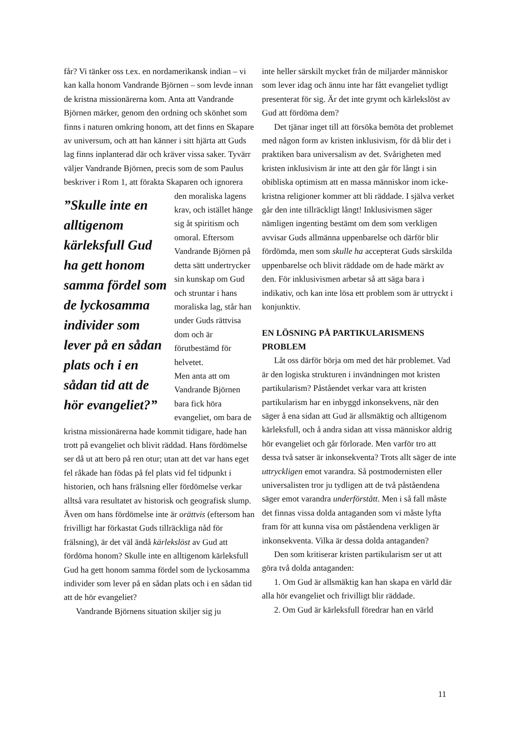får? Vi tänker oss t.ex. en nordamerikansk indian – vi kan kalla honom Vandrande Björnen – som levde innan de kristna missionärerna kom. Anta att Vandrande Björnen märker, genom den ordning och skönhet som finns i naturen omkring honom, att det finns en Skapare av universum, och att han känner i sitt hjärta att Guds lag finns inplanterad där och kräver vissa saker. Tyvärr väljer Vandrande Björnen, precis som de som Paulus beskriver i Rom 1, att förakta Skaparen ”Skulle inte en alltigenom kärleksfull Gud ha gett honom samma fördel som de lyckosamma individer som lever på en sådan plats och i en sådan tid att de hör evangeliet?” och ignorera den moraliska lagens krav, och istället hänge sig åt spiritism och omoral. Eftersom Vandrande Björnen på detta sätt undertrycker sin kunskap om Gud och struntar i hans moraliska lag, står han under Guds rättvisa dom och är förutbestämd för helvetet.
Men anta att om Vandrande Björnen bara fick höra evangeliet, om bara de kristna missionärerna hade kommit tidigare, hade han trott på evangeliet och blivit räddad. Hans fördömelse ser då ut att bero på ren otur; utan att det var hans eget fel råkade han födas på fel plats vid fel tidpunkt i historien, och hans frälsning eller fördömelse verkar alltså vara resultatet av historisk och geografisk slump. Även om hans fördömelse inte är orättvis (eftersom han frivilligt har förkastat Guds tillräckliga nåd för frälsning), är det väl ändå kärlekslöst av Gud att fördöma honom? Skulle inte en alltigenom kärleksfull Gud ha gett honom samma fördel som de lyckosamma individer som lever på en sådan plats och i en sådan tid att de hör evangeliet?
Vandrande Björnens situation skiljer sig ju
inte heller särskilt mycket från de miljarder människor som lever idag och ännu inte har fått evangeliet tydligt presenterat för sig. Är det inte grymt och kärlekslöst av Gud att fördöma dem?
Det tjänar inget till att försöka bemöta det problemet med någon form av kristen inklusivism, för då blir det i praktiken bara universalism av det. Svårigheten med kristen inklusivism är inte att den går för långt i sin obibliska optimism att en massa människor inom icke-kristna religioner kommer att bli räddade. I själva verket går den inte tillräckligt långt! Inklusivismen säger nämligen ingenting bestämt om dem som verkligen avvisar Guds allmänna uppenbarelse och därför blir fördömda, men som skulle ha accepterat Guds särskilda uppenbarelse och blivit räddade om de hade märkt av den. För inklusivismen arbetar så att säga bara i indikativ, och kan inte lösa ett problem som är uttryckt i konjunktiv.
EN LÖSNING PÅ PARTIKULARISMENS PROBLEM
Låt oss därför börja om med det här problemet. Vad är den logiska strukturen i invändningen mot kristen partikularism? Påståendet verkar vara att kristen partikularism har en inbyggd inkonsekvens, när den säger å ena sidan att Gud är allsmäktig och alltigenom kärleksfull, och å andra sidan att vissa människor aldrig hör evangeliet och går förlorade. Men varför tro att dessa två satser är inkonsekventa? Trots allt säger de inte uttryckligen emot varandra. Så postmodernisten eller universalisten tror ju tydligen att de två påståendena säger emot varandra underförstått. Men i så fall måste det finnas vissa dolda antaganden som vi måste lyfta fram för att kunna visa om påståendena verkligen är inkonsekventa. Vilka är dessa dolda antaganden?
Den som kritiserar kristen partikularism ser ut att göra två dolda antaganden:
1. Om Gud är allsmäktig kan han skapa en värld där alla hör evangeliet och frivilligt blir räddade.
2. Om Gud är kärleksfull föredrar han en värld
11